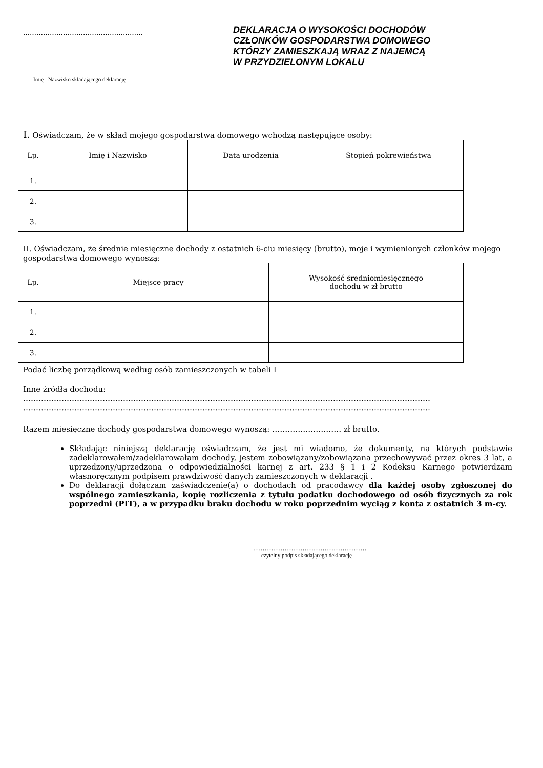………………………………………………
Imię i Nazwisko składającego deklarację
DEKLARACJA O WYSOKOŚCI DOCHODÓW
CZŁONKÓW GOSPODARSTWA DOMOWEGO
KTÓRZY ZAMIESZKAJĄ WRAZ Z NAJEMCĄ
W PRZYDZIELONYM LOKALU
I. Oświadczam, że w skład mojego gospodarstwa domowego wchodzą następujące osoby:
| Lp. | Imię i Nazwisko | Data urodzenia | Stopień pokrewieństwa |
| --- | --- | --- | --- |
| 1. | | | |
| 2. | | | |
| 3. | | | |
II. Oświadczam, że średnie miesięczne dochody z ostatnich 6-ciu miesięcy (brutto), moje i wymienionych członków mojego gospodarstwa domowego wynoszą:
| Lp. | Miejsce pracy | Wysokość średniomiesięcznego dochodu w zł brutto |
| --- | --- | --- |
| 1. | | |
| 2. | | |
| 3. | | |
Podać liczbę porządkową według osób zamieszczonych w tabeli I
Inne źródła dochodu:
……………………………………………………………………………………………………………………………………………
……………………………………………………………………………………………………………………………………………
Razem miesięczne dochody gospodarstwa domowego wynoszą: ……………………… zł brutto.
Składając niniejszą deklarację oświadczam, że jest mi wiadomo, że dokumenty, na których podstawie zadeklarowałem/zadeklarowałam dochody, jestem zobowiązany/zobowiązana przechowywać przez okres 3 lat, a uprzedzony/uprzedzona o odpowiedzialności karnej z art. 233 § 1 i 2 Kodeksu Karnego potwierdzam własnoręcznym podpisem prawdziwość danych zamieszczonych w deklaracji .
Do deklaracji dołączam zaświadczenie(a) o dochodach od pracodawcy dla każdej osoby zgłoszonej do wspólnego zamieszkania, kopię rozliczenia z tytułu podatku dochodowego od osób fizycznych za rok poprzedni (PIT), a w przypadku braku dochodu w roku poprzednim wyciąg z konta z ostatnich 3 m-cy.
……………………………………………
czytelny podpis składającego deklarację